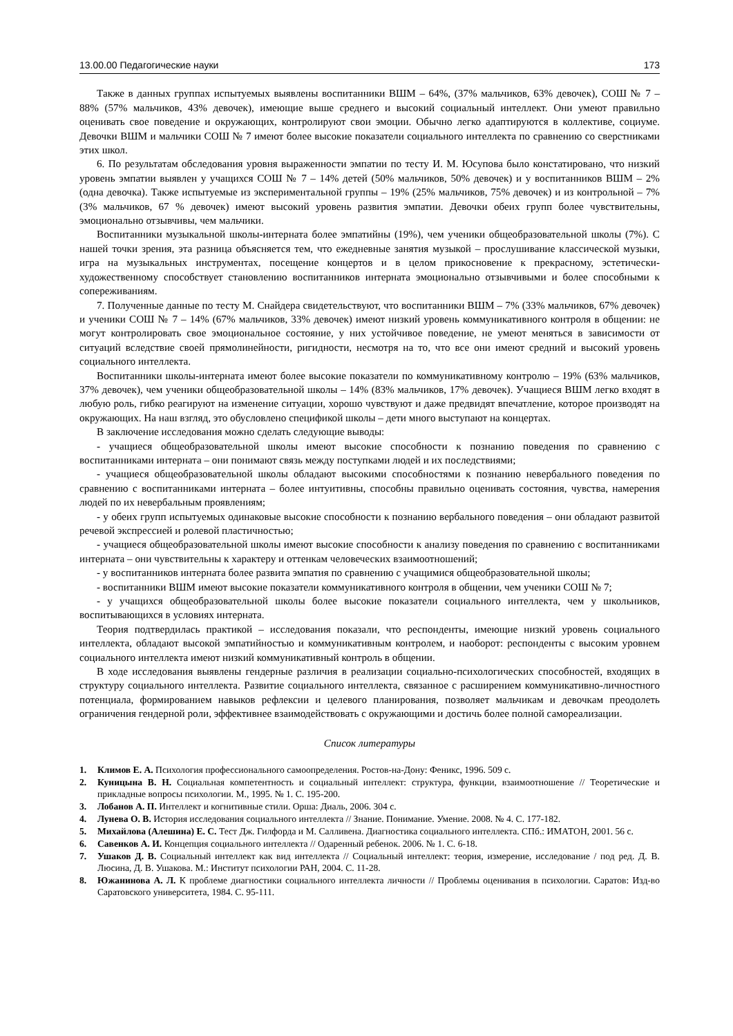13.00.00 Педагогические науки 173
Также в данных группах испытуемых выявлены воспитанники ВШМ – 64%, (37% мальчиков, 63% девочек), СОШ № 7 – 88% (57% мальчиков, 43% девочек), имеющие выше среднего и высокий социальный интеллект. Они умеют правильно оценивать свое поведение и окружающих, контролируют свои эмоции. Обычно легко адаптируются в коллективе, социуме. Девочки ВШМ и мальчики СОШ № 7 имеют более высокие показатели социального интеллекта по сравнению со сверстниками этих школ.
6. По результатам обследования уровня выраженности эмпатии по тесту И. М. Юсупова было констатировано, что низкий уровень эмпатии выявлен у учащихся СОШ № 7 – 14% детей (50% мальчиков, 50% девочек) и у воспитанников ВШМ – 2% (одна девочка). Также испытуемые из экспериментальной группы – 19% (25% мальчиков, 75% девочек) и из контрольной – 7% (3% мальчиков, 67 % девочек) имеют высокий уровень развития эмпатии. Девочки обеих групп более чувствительны, эмоционально отзывчивы, чем мальчики.
Воспитанники музыкальной школы-интерната более эмпатийны (19%), чем ученики общеобразовательной школы (7%). С нашей точки зрения, эта разница объясняется тем, что ежедневные занятия музыкой – прослушивание классической музыки, игра на музыкальных инструментах, посещение концертов и в целом прикосновение к прекрасному, эстетически-художественному способствует становлению воспитанников интерната эмоционально отзывчивыми и более способными к сопереживаниям.
7. Полученные данные по тесту М. Снайдера свидетельствуют, что воспитанники ВШМ – 7% (33% мальчиков, 67% девочек) и ученики СОШ № 7 – 14% (67% мальчиков, 33% девочек) имеют низкий уровень коммуникативного контроля в общении: не могут контролировать свое эмоциональное состояние, у них устойчивое поведение, не умеют меняться в зависимости от ситуаций вследствие своей прямолинейности, ригидности, несмотря на то, что все они имеют средний и высокий уровень социального интеллекта.
Воспитанники школы-интерната имеют более высокие показатели по коммуникативному контролю – 19% (63% мальчиков, 37% девочек), чем ученики общеобразовательной школы – 14% (83% мальчиков, 17% девочек). Учащиеся ВШМ легко входят в любую роль, гибко реагируют на изменение ситуации, хорошо чувствуют и даже предвидят впечатление, которое производят на окружающих. На наш взгляд, это обусловлено спецификой школы – дети много выступают на концертах.
В заключение исследования можно сделать следующие выводы:
- учащиеся общеобразовательной школы имеют высокие способности к познанию поведения по сравнению с воспитанниками интерната – они понимают связь между поступками людей и их последствиями;
- учащиеся общеобразовательной школы обладают высокими способностями к познанию невербального поведения по сравнению с воспитанниками интерната – более интуитивны, способны правильно оценивать состояния, чувства, намерения людей по их невербальным проявлениям;
- у обеих групп испытуемых одинаковые высокие способности к познанию вербального поведения – они обладают развитой речевой экспрессией и ролевой пластичностью;
- учащиеся общеобразовательной школы имеют высокие способности к анализу поведения по сравнению с воспитанниками интерната – они чувствительны к характеру и оттенкам человеческих взаимоотношений;
- у воспитанников интерната более развита эмпатия по сравнению с учащимися общеобразовательной школы;
- воспитанники ВШМ имеют высокие показатели коммуникативного контроля в общении, чем ученики СОШ № 7;
- у учащихся общеобразовательной школы более высокие показатели социального интеллекта, чем у школьников, воспитывающихся в условиях интерната.
Теория подтвердилась практикой – исследования показали, что респонденты, имеющие низкий уровень социального интеллекта, обладают высокой эмпатийностью и коммуникативным контролем, и наоборот: респонденты с высоким уровнем социального интеллекта имеют низкий коммуникативный контроль в общении.
В ходе исследования выявлены гендерные различия в реализации социально-психологических способностей, входящих в структуру социального интеллекта. Развитие социального интеллекта, связанное с расширением коммуникативно-личностного потенциала, формированием навыков рефлексии и целевого планирования, позволяет мальчикам и девочкам преодолеть ограничения гендерной роли, эффективнее взаимодействовать с окружающими и достичь более полной самореализации.
Список литературы
1. Климов Е. А. Психология профессионального самоопределения. Ростов-на-Дону: Феникс, 1996. 509 с.
2. Куницына В. Н. Социальная компетентность и социальный интеллект: структура, функции, взаимоотношение // Теоретические и прикладные вопросы психологии. М., 1995. № 1. С. 195-200.
3. Лобанов А. П. Интеллект и когнитивные стили. Орша: Диаль, 2006. 304 с.
4. Лунева О. В. История исследования социального интеллекта // Знание. Понимание. Умение. 2008. № 4. С. 177-182.
5. Михайлова (Алешина) Е. С. Тест Дж. Гилфорда и М. Салливена. Диагностика социального интеллекта. СПб.: ИМАТОН, 2001. 56 с.
6. Савенков А. И. Концепция социального интеллекта // Одаренный ребенок. 2006. № 1. С. 6-18.
7. Ушаков Д. В. Социальный интеллект как вид интеллекта // Социальный интеллект: теория, измерение, исследование / под ред. Д. В. Люсина, Д. В. Ушакова. М.: Институт психологии РАН, 2004. С. 11-28.
8. Южанинова А. Л. К проблеме диагностики социального интеллекта личности // Проблемы оценивания в психологии. Саратов: Изд-во Саратовского университета, 1984. С. 95-111.